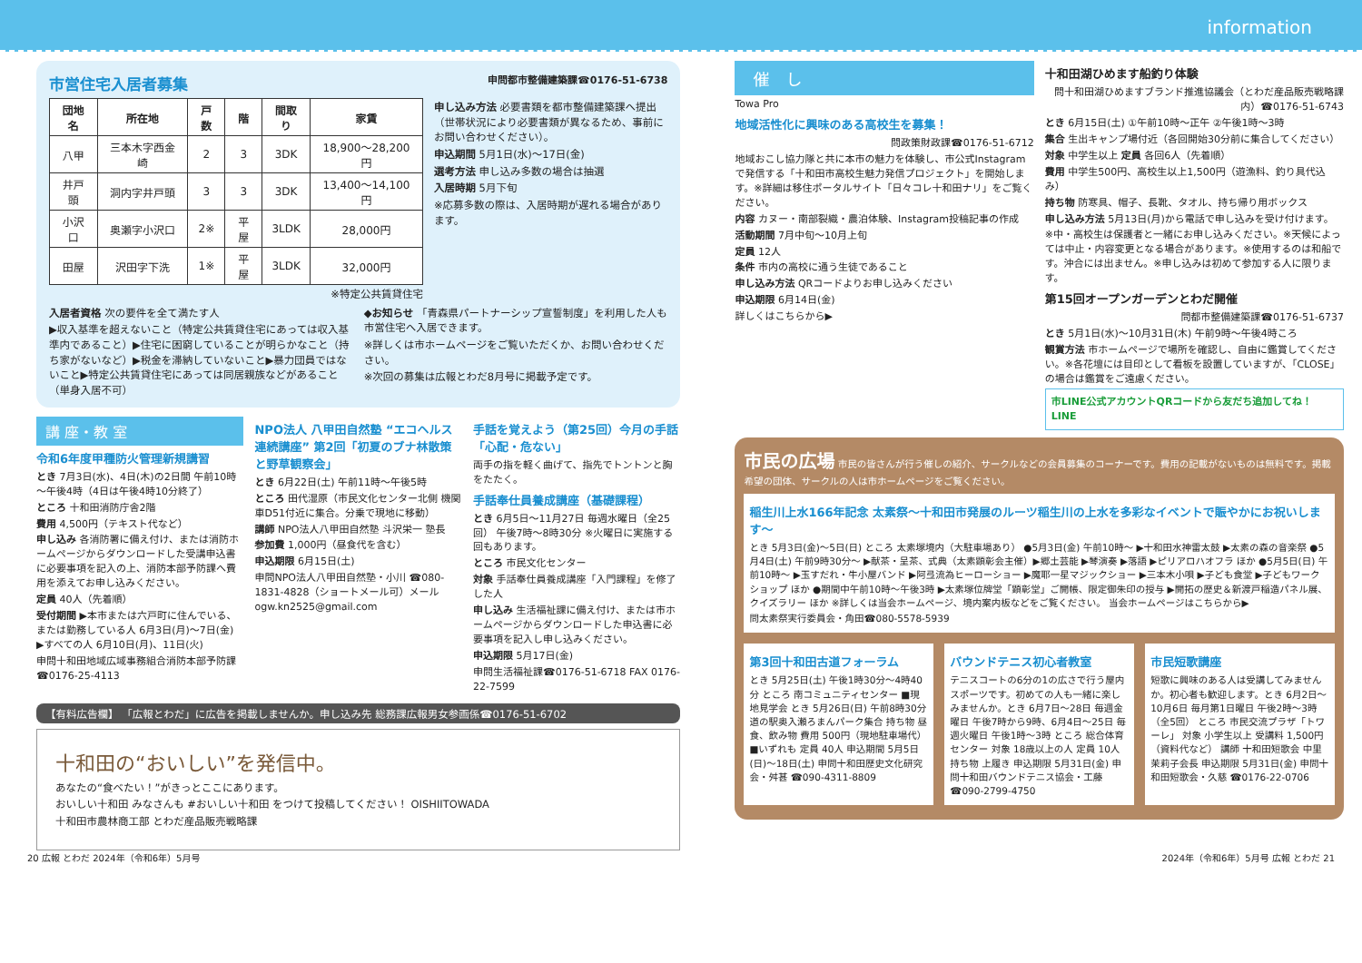information
市営住宅入居者募集 申問都市整備建築課☎0176-51-6738
| 団地名 | 所在地 | 戸数 | 階 | 間取り | 家賃 |
| --- | --- | --- | --- | --- | --- |
| 八甲 | 三本木字西金崎 | 2 | 3 | 3DK | 18,900～28,200円 |
| 井戸頭 | 洞内字井戸頭 | 3 | 3 | 3DK | 13,400～14,100円 |
| 小沢口 | 奥瀬字小沢口 | 2※ | 平屋 | 3LDK | 28,000円 |
| 田屋 | 沢田字下洗 | 1※ | 平屋 | 3LDK | 32,000円 |
※特定公共賃貸住宅
申し込み方法 必要書類を都市整備建築課へ提出（世帯状況により必要書類が異なるため、事前にお問い合わせください）。
申込期間 5月1日(水)～17日(金)
選考方法 申し込み多数の場合は抽選
入居時期 5月下旬
※応募多数の際は、入居時期が遅れる場合があります。
入居者資格 次の要件を全て満たす人
▶収入基準を超えないこと（特定公共賃貸住宅にあっては収入基準内であること）▶住宅に困窮していることが明らかなこと（持ち家がないなど）▶税金を滞納していないこと▶暴力団員ではないこと▶特定公共賃貸住宅にあっては同居親族などがあること（単身入居不可）
◆お知らせ 「青森県パートナーシップ宣誓制度」を利用した人も市営住宅へ入居できます。
※詳しくは市ホームページをご覧いただくか、お問い合わせください。
※次回の募集は広報とわだ8月号に掲載予定です。
講 座・教 室
令和6年度甲種防火管理新規講習
とき 7月3日(水)、4日(木)の2日間 午前10時～午後4時（4日は午後4時10分終了）
ところ 十和田消防庁舎2階
費用 4,500円（テキスト代など）
申し込み 各消防署に備え付け、または消防ホームページからダウンロードした受講申込書に必要事項を記入の上、消防本部予防課へ費用を添えてお申し込みください。
定員 40人（先着順）
受付期間 ▶本市または六戸町に住んでいる、または勤務している人 6月3日(月)～7日(金) ▶すべての人 6月10日(月)、11日(火)
申問十和田地域広域事務組合消防本部予防課☎0176-25-4113
NPO法人 八甲田自然塾 “エコヘルス連続講座” 第2回「初夏のブナ林散策と野草観察会」
とき 6月22日(土) 午前11時～午後5時
ところ 田代湿原（市民文化センター北側 機関車D51付近に集合。分乗で現地に移動）
講師 NPO法人八甲田自然塾 斗沢栄一 塾長
参加費 1,000円（昼食代を含む）
申込期限 6月15日(土)
申問NPO法人八甲田自然塾・小川 ☎080-1831-4828（ショートメール可）メール ogw.kn2525@gmail.com
手話を覚えよう（第25回）今月の手話「心配・危ない」
両手の指を軽く曲げて、指先でトントンと胸をたたく。
手話奉仕員養成講座（基礎課程）
とき 6月5日～11月27日 毎週水曜日（全25回） 午後7時～8時30分 ※火曜日に実施する回もあります。
ところ 市民文化センター
対象 手話奉仕員養成講座「入門課程」を修了した人
申し込み 生活福祉課に備え付け、または市ホームページからダウンロードした申込書に必要事項を記入し申し込みください。
申込期限 5月17日(金)
申問生活福祉課☎0176-51-6718 FAX 0176-22-7599
【有料広告欄】 「広報とわだ」に広告を掲載しませんか。申し込み先 総務課広報男女参画係☎0176-51-6702
十和田の“おいしい”を発信中。
あなたの“食べたい！”がきっとここにあります。
おいしい十和田 みなさんも #おいしい十和田 をつけて投稿してください！ OISHIITOWADA
十和田市農林商工部 とわだ産品販売戦略課
催　し
Towa Pro
地域活性化に興味のある高校生を募集！
問政策財政課☎0176-51-6712
地域おこし協力隊と共に本市の魅力を体験し、市公式Instagramで発信する「十和田市高校生魅力発信プロジェクト」を開始します。※詳細は移住ポータルサイト「日々コレ十和田ナリ」をご覧ください。
内容 カヌー・南部裂織・農泊体験、Instagram投稿記事の作成
活動期間 7月中旬～10月上旬
定員 12人
条件 市内の高校に通う生徒であること
申し込み方法 QRコードよりお申し込みください
申込期限 6月14日(金)
詳しくはこちらから▶
十和田湖ひめます船釣り体験
問十和田湖ひめますブランド推進協議会（とわだ産品販売戦略課内）☎0176-51-6743
とき 6月15日(土) ①午前10時～正午 ②午後1時～3時
集合 生出キャンプ場付近（各回開始30分前に集合してください）
対象 中学生以上 定員 各回6人（先着順）
費用 中学生500円、高校生以上1,500円（遊漁料、釣り具代込み）
持ち物 防寒具、帽子、長靴、タオル、持ち帰り用ボックス
申し込み方法 5月13日(月)から電話で申し込みを受け付けます。
※中・高校生は保護者と一緒にお申し込みください。※天候によっては中止・内容変更となる場合があります。※使用するのは和船です。沖合には出ません。※申し込みは初めて参加する人に限ります。
第15回オープンガーデンとわだ開催
問都市整備建築課☎0176-51-6737
とき 5月1日(水)～10月31日(木) 午前9時～午後4時ころ
観賞方法 市ホームページで場所を確認し、自由に鑑賞してください。※各花壇には目印として看板を設置していますが、「CLOSE」の場合は鑑賞をご遠慮ください。
市LINE公式アカウントQRコードから友だち追加してね！ LINE
市民の広場 市民の皆さんが行う催しの紹介、サークルなどの会員募集のコーナーです。費用の記載がないものは無料です。掲載希望の団体、サークルの人は市ホームページをご覧ください。
稲生川上水166年記念 太素祭～十和田市発展のルーツ稲生川の上水を多彩なイベントで賑やかにお祝いします～
とき 5月3日(金)～5日(日) ところ 太素塚境内（大駐車場あり） ●5月3日(金) 午前10時～ ▶十和田水神雷太鼓 ▶太素の森の音楽祭 ●5月4日(土) 午前9時30分～ ▶献茶・呈茶、式典（太素顕彰会主催）▶郷土芸能 ▶琴演奏 ▶落語 ▶ピリアロハオフラ ほか ●5月5日(日) 午前10時～ ▶玉すだれ・牛小屋バンド ▶阿弖流為ヒーローショー ▶魔耶一星マジックショー ▶三本木小唄 ▶子ども食堂 ▶子どもワークショップ ほか ●期間中午前10時～午後3時 ▶太素塚位牌堂「顕彰堂」ご開帳、限定御朱印の授与 ▶開拓の歴史＆新渡戸稲造パネル展、クイズラリー ほか ※詳しくは当会ホームページ、境内案内板などをご覧ください。 当会ホームページはこちらから▶
問太素祭実行委員会・角田☎080-5578-5939
第3回十和田古道フォーラム
とき 5月25日(土) 午後1時30分～4時40分 ところ 南コミュニティセンター ■現地見学会 とき 5月26日(日) 午前8時30分 道の駅奥入瀬ろまんパーク集合 持ち物 昼食、飲み物 費用 500円（現地駐車場代） ■いずれも 定員 40人 申込期間 5月5日(日)～18日(土) 申問十和田歴史文化研究会・舛甚 ☎090-4311-8809
バウンドテニス初心者教室
テニスコートの6分の1の広さで行う屋内スポーツです。初めての人も一緒に楽しみませんか。とき 6月7日～28日 毎週金曜日 午後7時から9時、6月4日～25日 毎週火曜日 午後1時～3時 ところ 総合体育センター 対象 18歳以上の人 定員 10人 持ち物 上履き 申込期限 5月31日(金) 申問十和田バウンドテニス協会・工藤☎090-2799-4750
市民短歌講座
短歌に興味のある人は受講してみませんか。初心者も歓迎します。とき 6月2日～10月6日 毎月第1日曜日 午後2時～3時（全5回） ところ 市民交流プラザ「トワーレ」 対象 小学生以上 受講料 1,500円（資料代など） 講師 十和田短歌会 中里茉莉子会長 申込期限 5月31日(金) 申問十和田短歌会・久慈 ☎0176-22-0706
20 広報 とわだ 2024年（令和6年）5月号 2024年（令和6年）5月号 広報 とわだ 21